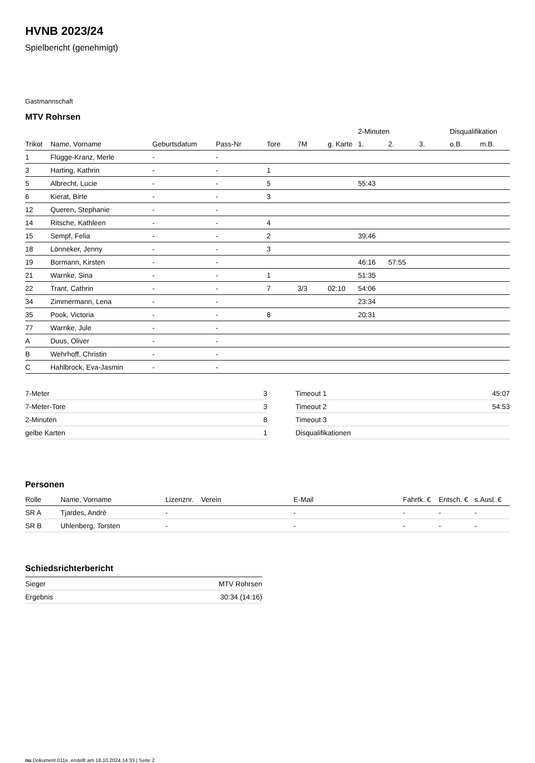HVNB 2023/24
Spielbericht (genehmigt)
Gastmannschaft
MTV Rohrsen
| | | | | | | | 2-Minuten | | | Disqualifikation | |
| --- | --- | --- | --- | --- | --- | --- | --- | --- | --- | --- | --- |
| Trikot | Name, Vorname | Geburtsdatum | Pass-Nr | Tore | 7M | g. Karte | 1. | 2. | 3. | o.B. | m.B. |
| 1 | Flügge-Kranz, Merle | - | - | | | | | | | | |
| 3 | Harting, Kathrin | - | - | 1 | | | | | | | |
| 5 | Albrecht, Lucie | - | - | 5 | | | 55:43 | | | | |
| 6 | Kierat, Birte | - | - | 3 | | | | | | | |
| 12 | Queren, Stephanie | - | - | | | | | | | | |
| 14 | Ritsche, Kathleen | - | - | 4 | | | | | | | |
| 15 | Sempf, Felia | - | - | 2 | | | 39:46 | | | | |
| 18 | Lönneker, Jenny | - | - | 3 | | | | | | | |
| 19 | Bormann, Kirsten | - | - | | | | 46:16 | 57:55 | | | |
| 21 | Warnke, Sina | - | - | 1 | | | 51:35 | | | | |
| 22 | Trant, Cathrin | - | - | 7 | 3/3 | 02:10 | 54:06 | | | | |
| 34 | Zimmermann, Lena | - | - | | | | 23:34 | | | | |
| 35 | Pook, Victoria | - | - | 8 | | | 20:31 | | | | |
| 77 | Warnke, Jule | - | - | | | | | | | | |
| A | Duus, Oliver | - | - | | | | | | | | |
| B | Wehrhoff, Christin | - | - | | | | | | | | |
| C | Hahlbrock, Eva-Jasmin | - | - | | | | | | | | |
| 7-Meter | 3 |
| 7-Meter-Tore | 3 |
| 2-Minuten | 8 |
| gelbe Karten | 1 |
| Timeout 1 | 45:07 |
| Timeout 2 | 54:53 |
| Timeout 3 | |
| Disqualifikationen | |
Personen
| Rolle | Name, Vorname | Lizenznr. | Verein | E-Mail | Fahrtk. € | Entsch. € | s.Ausl. € |
| --- | --- | --- | --- | --- | --- | --- | --- |
| SR A | Tjardes, André | - | | - | - | - | - |
| SR B | Uhlenberg, Torsten | - | | - | - | - | - |
Schiedsrichterbericht
| Sieger | MTV Rohrsen |
| Ergebnis | 30:34 (14:16) |
nu.Dokument 011e, erstellt am 18.10.2024 14:33 | Seite 2